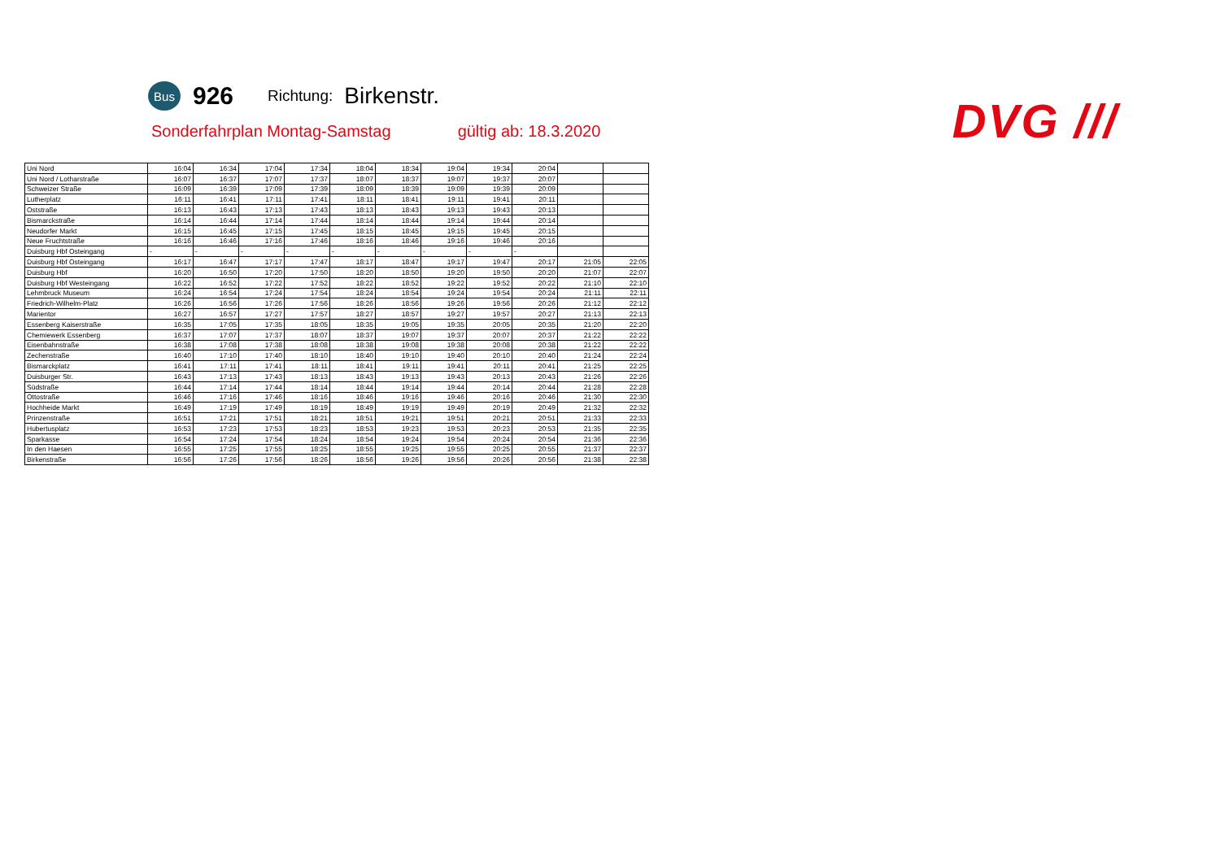Bus
926
Richtung:
Birkenstr.
Sonderfahrplan Montag-Samstag gültig ab: 18.3.2020
DVG ///
| Uni Nord | 16:04 | 16:34 | 17:04 | 17:34 | 18:04 | 18:34 | 19:04 | 19:34 | 20:04 | | |
| Uni Nord / Lotharstraße | 16:07 | 16:37 | 17:07 | 17:37 | 18:07 | 18:37 | 19:07 | 19:37 | 20:07 | | |
| Schweizer Straße | 16:09 | 16:39 | 17:09 | 17:39 | 18:09 | 18:39 | 19:09 | 19:39 | 20:09 | | |
| Lutherplatz | 16:11 | 16:41 | 17:11 | 17:41 | 18:11 | 18:41 | 19:11 | 19:41 | 20:11 | | |
| Oststraße | 16:13 | 16:43 | 17:13 | 17:43 | 18:13 | 18:43 | 19:13 | 19:43 | 20:13 | | |
| Bismarckstraße | 16:14 | 16:44 | 17:14 | 17:44 | 18:14 | 18:44 | 19:14 | 19:44 | 20:14 | | |
| Neudorfer Markt | 16:15 | 16:45 | 17:15 | 17:45 | 18:15 | 18:45 | 19:15 | 19:45 | 20:15 | | |
| Neue Fruchtstraße | 16:16 | 16:46 | 17:16 | 17:46 | 18:16 | 18:46 | 19:16 | 19:46 | 20:16 | | |
| Duisburg Hbf Osteingang | - | - | - | - | - | - | - | - | - | | |
| Duisburg Hbf Osteingang | 16:17 | 16:47 | 17:17 | 17:47 | 18:17 | 18:47 | 19:17 | 19:47 | 20:17 | 21:05 | 22:05 |
| Duisburg Hbf | 16:20 | 16:50 | 17:20 | 17:50 | 18:20 | 18:50 | 19:20 | 19:50 | 20:20 | 21:07 | 22:07 |
| Duisburg Hbf Westeingang | 16:22 | 16:52 | 17:22 | 17:52 | 18:22 | 18:52 | 19:22 | 19:52 | 20:22 | 21:10 | 22:10 |
| Lehmbruck Museum | 16:24 | 16:54 | 17:24 | 17:54 | 18:24 | 18:54 | 19:24 | 19:54 | 20:24 | 21:11 | 22:11 |
| Friedrich-Wilhelm-Platz | 16:26 | 16:56 | 17:26 | 17:56 | 18:26 | 18:56 | 19:26 | 19:56 | 20:26 | 21:12 | 22:12 |
| Marientor | 16:27 | 16:57 | 17:27 | 17:57 | 18:27 | 18:57 | 19:27 | 19:57 | 20:27 | 21:13 | 22:13 |
| Essenberg Kaiserstraße | 16:35 | 17:05 | 17:35 | 18:05 | 18:35 | 19:05 | 19:35 | 20:05 | 20:35 | 21:20 | 22:20 |
| Chemiewerk Essenberg | 16:37 | 17:07 | 17:37 | 18:07 | 18:37 | 19:07 | 19:37 | 20:07 | 20:37 | 21:22 | 22:22 |
| Eisenbahnstraße | 16:38 | 17:08 | 17:38 | 18:08 | 18:38 | 19:08 | 19:38 | 20:08 | 20:38 | 21:22 | 22:22 |
| Zechenstraße | 16:40 | 17:10 | 17:40 | 18:10 | 18:40 | 19:10 | 19:40 | 20:10 | 20:40 | 21:24 | 22:24 |
| Bismarckplatz | 16:41 | 17:11 | 17:41 | 18:11 | 18:41 | 19:11 | 19:41 | 20:11 | 20:41 | 21:25 | 22:25 |
| Duisburger Str. | 16:43 | 17:13 | 17:43 | 18:13 | 18:43 | 19:13 | 19:43 | 20:13 | 20:43 | 21:26 | 22:26 |
| Südstraße | 16:44 | 17:14 | 17:44 | 18:14 | 18:44 | 19:14 | 19:44 | 20:14 | 20:44 | 21:28 | 22:28 |
| Ottostraße | 16:46 | 17:16 | 17:46 | 18:16 | 18:46 | 19:16 | 19:46 | 20:16 | 20:46 | 21:30 | 22:30 |
| Hochheide Markt | 16:49 | 17:19 | 17:49 | 18:19 | 18:49 | 19:19 | 19:49 | 20:19 | 20:49 | 21:32 | 22:32 |
| Prinzenstraße | 16:51 | 17:21 | 17:51 | 18:21 | 18:51 | 19:21 | 19:51 | 20:21 | 20:51 | 21:33 | 22:33 |
| Hubertusplatz | 16:53 | 17:23 | 17:53 | 18:23 | 18:53 | 19:23 | 19:53 | 20:23 | 20:53 | 21:35 | 22:35 |
| Sparkasse | 16:54 | 17:24 | 17:54 | 18:24 | 18:54 | 19:24 | 19:54 | 20:24 | 20:54 | 21:36 | 22:36 |
| In den Haesen | 16:55 | 17:25 | 17:55 | 18:25 | 18:55 | 19:25 | 19:55 | 20:25 | 20:55 | 21:37 | 22:37 |
| Birkenstraße | 16:56 | 17:26 | 17:56 | 18:26 | 18:56 | 19:26 | 19:56 | 20:26 | 20:56 | 21:38 | 22:38 |